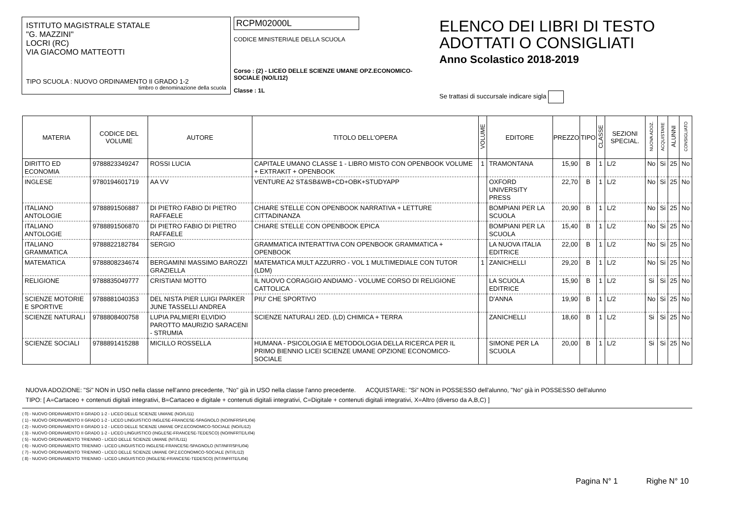ISTITUTO MAGISTRALE STATALE
"G. MAZZINI"
LOCRI (RC)
VIA GIACOMO MATTEOTTI
TIPO SCUOLA : NUOVO ORDINAMENTO II GRADO 1-2
timbro o denominazione della scuola
RCPM02000L
CODICE MINISTERIALE DELLA SCUOLA
Corso : (2) - LICEO DELLE SCIENZE UMANE OPZ.ECONOMICO-SOCIALE (NO/LI12)
Classe : 1L
ELENCO DEI LIBRI DI TESTO
ADOTTATI O CONSIGLIATI
Anno Scolastico 2018-2019
Se trattasi di succursale indicare sigla
| MATERIA | CODICE DEL VOLUME | AUTORE | TITOLO DELL'OPERA | VOLUME | EDITORE | PREZZO | TIPO | CLASSE | SEZIONI SPECIAL. | NUOVA ADOZ. | ACQUISTARE | ALUNNI | CONSIGLIATO |
| --- | --- | --- | --- | --- | --- | --- | --- | --- | --- | --- | --- | --- | --- |
| DIRITTO ED ECONOMIA | 9788823349247 | ROSSI LUCIA | CAPITALE UMANO CLASSE 1 - LIBRO MISTO CON OPENBOOK VOLUME + EXTRAKIT + OPENBOOK | 1 | TRAMONTANA | 15,90 | B | 1 | L/2 | No | Si | 25 | No |
| INGLESE | 9780194601719 | AA VV | VENTURE A2 ST&SB&WB+CD+OBK+STUDYAPP | | OXFORD UNIVERSITY PRESS | 22,70 | B | 1 | L/2 | No | Si | 25 | No |
| ITALIANO ANTOLOGIE | 9788891506887 | DI PIETRO FABIO DI PIETRO RAFFAELE | CHIARE STELLE CON OPENBOOK NARRATIVA + LETTURE CITTADINANZA | | BOMPIANI PER LA SCUOLA | 20,90 | B | 1 | L/2 | No | Si | 25 | No |
| ITALIANO ANTOLOGIE | 9788891506870 | DI PIETRO FABIO DI PIETRO RAFFAELE | CHIARE STELLE CON OPENBOOK EPICA | | BOMPIANI PER LA SCUOLA | 15,40 | B | 1 | L/2 | No | Si | 25 | No |
| ITALIANO GRAMMATICA | 9788822182784 | SERGIO | GRAMMATICA INTERATTIVA CON OPENBOOK GRAMMATICA + OPENBOOK | | LA NUOVA ITALIA EDITRICE | 22,00 | B | 1 | L/2 | No | Si | 25 | No |
| MATEMATICA | 9788808234674 | BERGAMINI MASSIMO BAROZZI GRAZIELLA | MATEMATICA MULT AZZURRO - VOL 1 MULTIMEDIALE CON TUTOR (LDM) | 1 | ZANICHELLI | 29,20 | B | 1 | L/2 | No | Si | 25 | No |
| RELIGIONE | 9788835049777 | CRISTIANI MOTTO | IL NUOVO CORAGGIO ANDIAMO - VOLUME CORSO DI RELIGIONE CATTOLICA | | LA SCUOLA EDITRICE | 15,90 | B | 1 | L/2 | Si | Si | 25 | No |
| SCIENZE MOTORIE E SPORTIVE | 9788881040353 | DEL NISTA PIER LUIGI PARKER JUNE TASSELLI ANDREA | PIU' CHE SPORTIVO | | D'ANNA | 19,90 | B | 1 | L/2 | No | Si | 25 | No |
| SCIENZE NATURALI | 9788808400758 | LUPIA PALMIERI ELVIDIO PAROTTO MAURIZIO SARACENI - STRUMIA | SCIENZE NATURALI 2ED. (LD) CHIMICA + TERRA | | ZANICHELLI | 18,60 | B | 1 | L/2 | Si | Si | 25 | No |
| SCIENZE SOCIALI | 9788891415288 | MICILLO ROSSELLA | HUMANA - PSICOLOGIA E METODOLOGIA DELLA RICERCA PER IL PRIMO BIENNIO LICEI SCIENZE UMANE OPZIONE ECONOMICO-SOCIALE | | SIMONE PER LA SCUOLA | 20,00 | B | 1 | L/2 | Si | Si | 25 | No |
NUOVA ADOZIONE: "Si" NON in USO nella classe nell'anno precedente, "No" già in USO nella classe l'anno precedente. ACQUISTARE: "Si" NON in POSSESSO dell'alunno, "No" già in POSSESSO dell'alunno
TIPO: [ A=Cartaceo + contenuti digitali integrativi, B=Cartaceo e digitale + contenuti digitali integrativi, C=Digitale + contenuti digitali integrativi, X=Altro (diverso da A,B,C) ]
( 0) - NUOVO ORDINAMENTO II GRADO 1-2 - LICEO DELLE SCIENZE UMANE (NO//LI11)
( 1) - NUOVO ORDINAMENTO II GRADO 1-2 - LICEO LINGUISTICO INGLESE-FRANCESE-SPAGNOLO (NO/INFRSP/LI04)
( 2) - NUOVO ORDINAMENTO II GRADO 1-2 - LICEO DELLE SCIENZE UMANE OPZ.ECONOMICO-SOCIALE (NO//LI12)
( 3) - NUOVO ORDINAMENTO II GRADO 1-2 - LICEO LINGUISTICO (INGLESE-FRANCESE-TEDESCO) (NO/INFRTE/LI04)
( 5) - NUOVO ORDINAMENTO TRIENNIO - LICEO DELLE SCIENZE UMANE (NT//LI11)
( 6) - NUOVO ORDINAMENTO TRIENNIO - LICEO LINGUISTICO INGLESE-FRANCESE-SPAGNOLO (NT/INFRSP/LI04)
( 7) - NUOVO ORDINAMENTO TRIENNIO - LICEO DELLE SCIENZE UMANE OPZ.ECONOMICO-SOCIALE (NT//LI12)
( 8) - NUOVO ORDINAMENTO TRIENNIO - LICEO LINGUISTICO (INGLESE-FRANCESE-TEDESCO) (NT/INFRTE/LI04)
Pagina N° 1 Righe N° 10